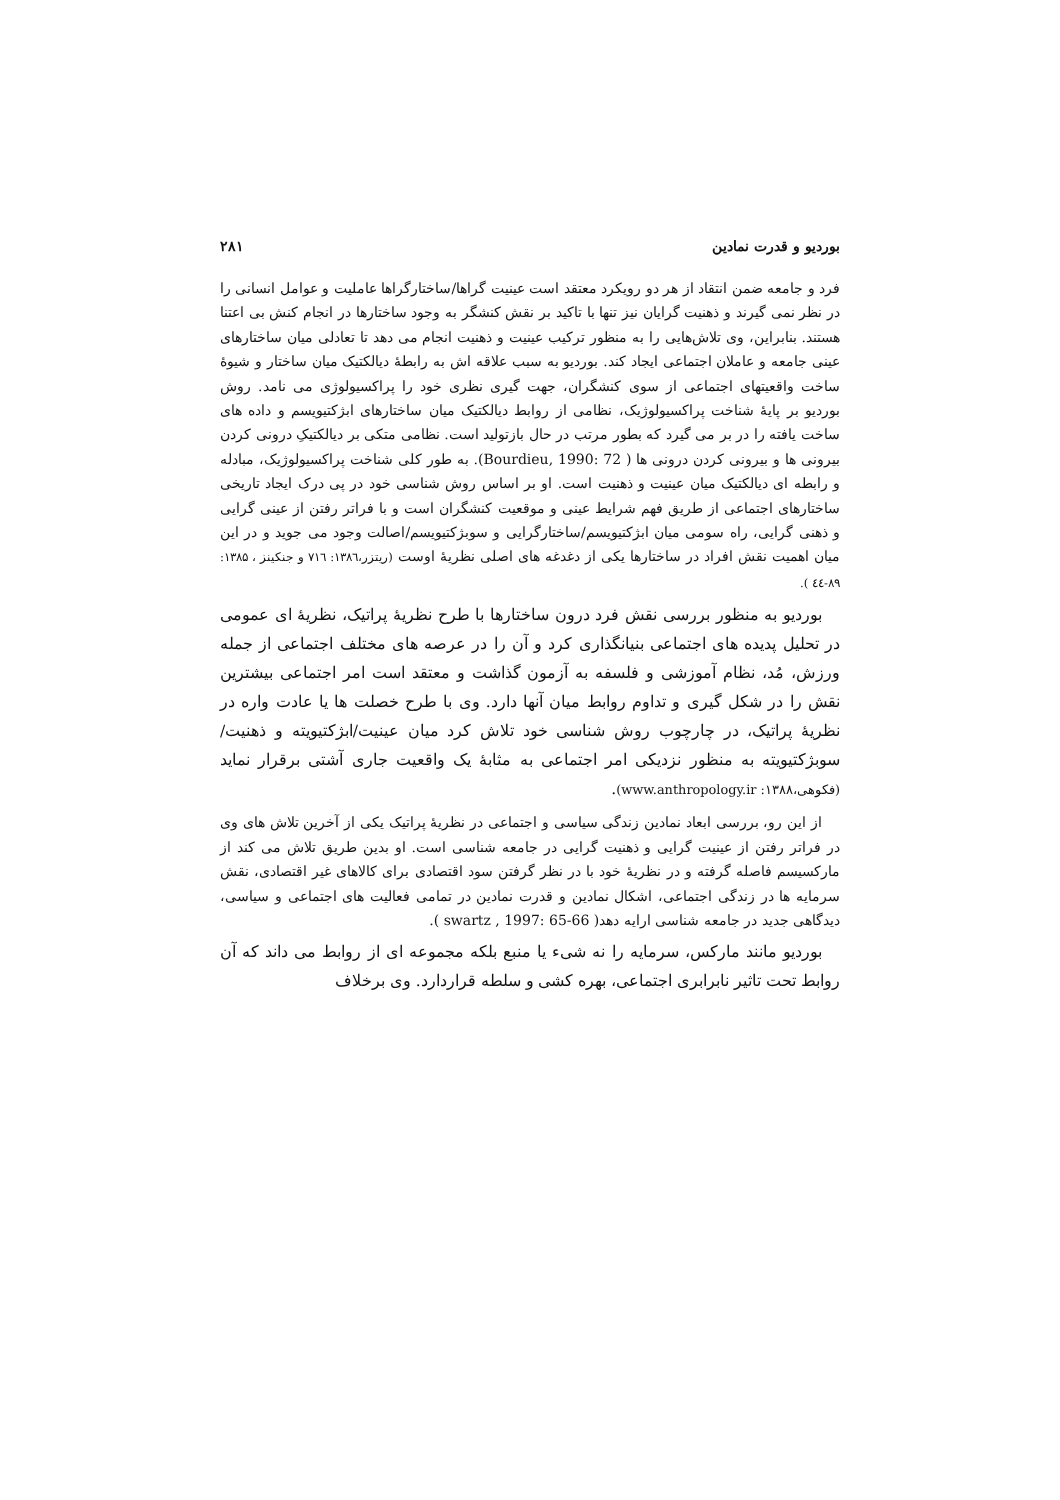بوردیو و قدرت نمادین ۲۸۱
فرد و جامعه ضمن انتقاد از هر دو رویکرد معتقد است عینیت گراها/ساختارگراها عاملیت و عوامل انسانی را در نظر نمی گیرند و ذهنیت گرایان نیز تنها با تاکید بر نقش کنشگر به وجود ساختارها در انجام کنش بی اعتنا هستند. بنابراین، وی تلاش‌هایی را به منظور ترکیب عینیت و ذهنیت انجام می دهد تا تعادلی میان ساختارهای عینی جامعه و عاملان اجتماعی ایجاد کند. بوردیو به سبب علاقه اش به رابطهٔ دیالکتیک میان ساختار و شیوهٔ ساخت واقعیتهای اجتماعی از سوی کنشگران، جهت گیری نظری خود را پراکسیولوژی می نامد. روش بوردیو بر پایهٔ شناخت پراکسیولوژیک، نظامی از روابط دیالکتیک میان ساختارهای ابژکتیویسم و داده های ساخت یافته را در بر می گیرد که بطور مرتب در حال بازتولید است. نظامی متکی بر دیالکتیکِ درونی کردن بیرونی ها و بیرونی کردن درونی ها ( Bourdieu, 1990: 72). به طور کلی شناخت پراکسیولوژیک، مبادله و رابطه ای دیالکتیک میان عینیت و ذهنیت است. او بر اساس روش شناسی خود در پی درک ایجاد تاریخی ساختارهای اجتماعی از طریق فهم شرایط عینی و موقعیت کنشگران است و با فراتر رفتن از عینی گرایی و ذهنی گرایی، راه سومی میان ابژکتیویسم/ساختارگرایی و سوبژکتیویسم/اصالت وجود می جوید و در این میان اهمیت نقش افراد در ساختارها یکی از دغدغه های اصلی نظریهٔ اوست (ریتزر،۱۳۸٦: ۷۱٦ و جنکینز ، ۱۳۸۵: ۸۹-٤٤ ).
بوردیو به منظور بررسی نقش فرد درون ساختارها با طرح نظریهٔ پراتیک، نظریهٔ ای عمومی در تحلیل پدیده های اجتماعی بنیانگذاری کرد و آن را در عرصه های مختلف اجتماعی از جمله ورزش، مُد، نظام آموزشی و فلسفه به آزمون گذاشت و معتقد است امر اجتماعی بیشترین نقش را در شکل گیری و تداوم روابط میان آنها دارد. وی با طرح خصلت ها یا عادت واره در نظریهٔ پراتیک، در چارچوب روش شناسی خود تلاش کرد میان عینیت/ابژکتیویته و ذهنیت/سوبژکتیویته به منظور نزدیکی امر اجتماعی به مثابهٔ یک واقعیت جاری آشتی برقرار نماید (فکوهی،۱۳۸۸: www.anthropology.ir).
از این رو، بررسی ابعاد نمادین زندگی سیاسی و اجتماعی در نظریهٔ پراتیک یکی از آخرین تلاش های وی در فراتر رفتن از عینیت گرایی و ذهنیت گرایی در جامعه شناسی است. او بدین طریق تلاش می کند از مارکسیسم فاصله گرفته و در نظریهٔ خود با در نظر گرفتن سود اقتصادی برای کالاهای غیر اقتصادی، نقش سرمایه ها در زندگی اجتماعی، اشکال نمادین و قدرت نمادین در تمامی فعالیت های اجتماعی و سیاسی، دیدگاهی جدید در جامعه شناسی ارایه دهد( swartz , 1997: 65-66 ).
بوردیو مانند مارکس، سرمایه را نه شیء یا منبع بلکه مجموعه ای از روابط می داند که آن روابط تحت تاثیر نابرابری اجتماعی، بهره کشی و سلطه قراردارد. وی برخلاف